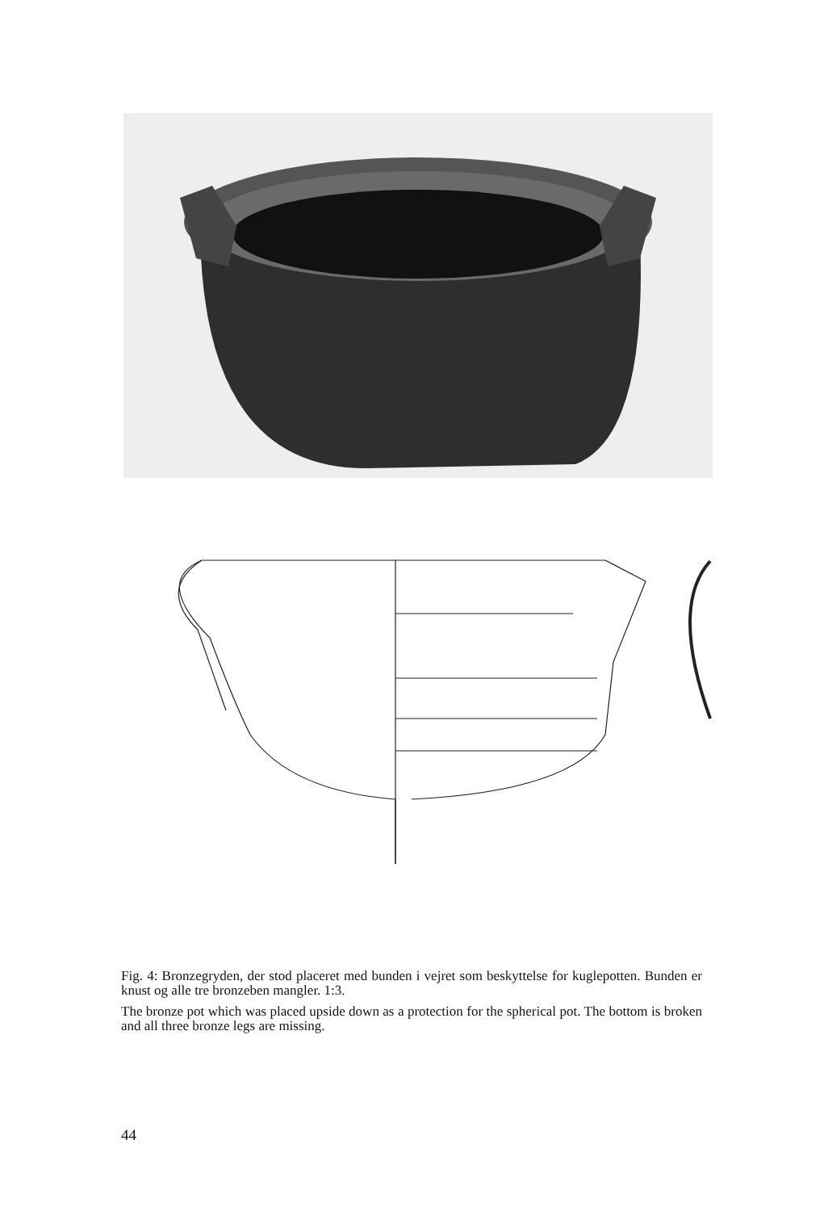Fig. 4: Bronzegryden, der stod placeret med bunden i vejret som beskyttelse for kuglepotten. Bunden er knust og alle tre bronzeben mangler. 1:3.
The bronze pot which was placed upside down as a protection for the spherical pot. The bottom is broken and all three bronze legs are missing.
44